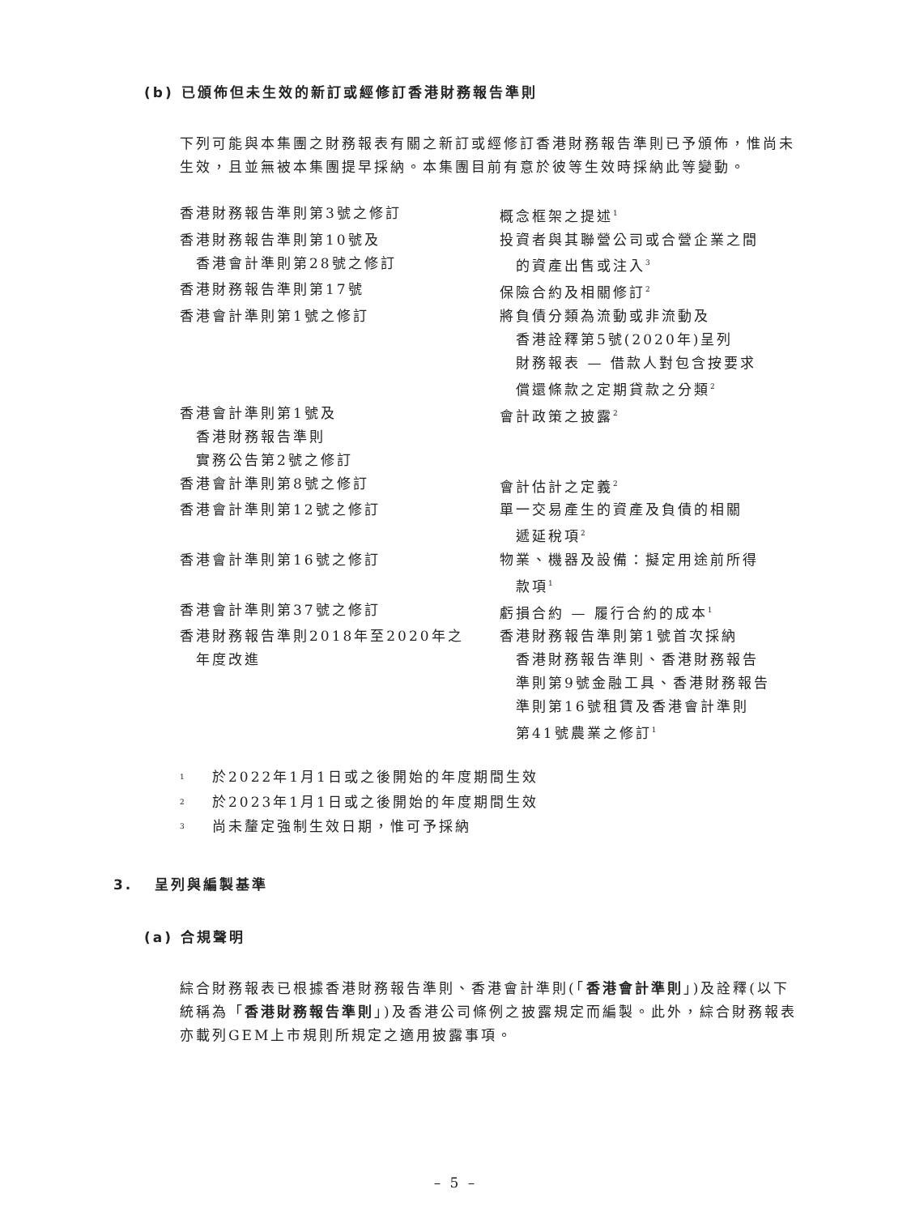(b) 已頒佈但未生效的新訂或經修訂香港財務報告準則
下列可能與本集團之財務報表有關之新訂或經修訂香港財務報告準則已予頒佈，惟尚未生效，且並無被本集團提早採納。本集團目前有意於彼等生效時採納此等變動。
| 香港財務報告準則第3號之修訂 | 概念框架之提述<sup>1</sup> |
| 香港財務報告準則第10號及 香港會計準則第28號之修訂 | 投資者與其聯營公司或合營企業之間 的資產出售或注入<sup>3</sup> |
| 香港財務報告準則第17號 | 保險合約及相關修訂<sup>2</sup> |
| 香港會計準則第1號之修訂 | 將負債分類為流動或非流動及 香港詮釋第5號(2020年)呈列 財務報表 — 借款人對包含按要求 償還條款之定期貸款之分類<sup>2</sup> |
| 香港會計準則第1號及 香港財務報告準則 實務公告第2號之修訂 | 會計政策之披露<sup>2</sup> |
| 香港會計準則第8號之修訂 | 會計估計之定義<sup>2</sup> |
| 香港會計準則第12號之修訂 | 單一交易產生的資產及負債的相關 遞延稅項<sup>2</sup> |
| 香港會計準則第16號之修訂 | 物業、機器及設備：擬定用途前所得 款項<sup>1</sup> |
| 香港會計準則第37號之修訂 | 虧損合約 — 履行合約的成本<sup>1</sup> |
| 香港財務報告準則2018年至2020年之 年度改進 | 香港財務報告準則第1號首次採納 香港財務報告準則、香港財務報告 準則第9號金融工具、香港財務報告 準則第16號租賃及香港會計準則 第41號農業之修訂<sup>1</sup> |
| <sup>1</sup> | 於2022年1月1日或之後開始的年度期間生效 |
| <sup>2</sup> | 於2023年1月1日或之後開始的年度期間生效 |
| <sup>3</sup> | 尚未釐定強制生效日期，惟可予採納 |
3. 呈列與編製基準
(a) 合規聲明
綜合財務報表已根據香港財務報告準則、香港會計準則(「香港會計準則」)及詮釋(以下統稱為「香港財務報告準則」)及香港公司條例之披露規定而編製。此外，綜合財務報表亦載列GEM上市規則所規定之適用披露事項。
– 5 –